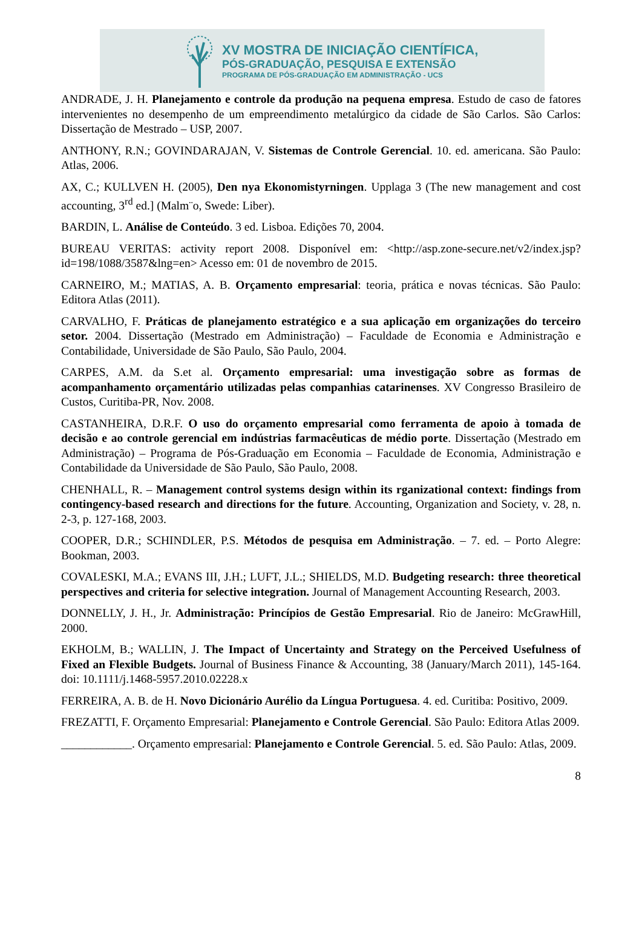XV MOSTRA DE INICIAÇÃO CIENTÍFICA,
PÓS-GRADUAÇÃO, PESQUISA E EXTENSÃO
PROGRAMA DE PÓS-GRADUAÇÃO EM ADMINISTRAÇÃO - UCS
ANDRADE, J. H. Planejamento e controle da produção na pequena empresa. Estudo de caso de fatores intervenientes no desempenho de um empreendimento metalúrgico da cidade de São Carlos. São Carlos: Dissertação de Mestrado – USP, 2007.
ANTHONY, R.N.; GOVINDARAJAN, V. Sistemas de Controle Gerencial. 10. ed. americana. São Paulo: Atlas, 2006.
AX, C.; KULLVEN H. (2005), Den nya Ekonomistyrningen. Upplaga 3 (The new management and cost accounting, 3<sup>rd</sup> ed.] (Malm¨o, Swede: Liber).
BARDIN, L. Análise de Conteúdo. 3 ed. Lisboa. Edições 70, 2004.
BUREAU VERITAS: activity report 2008. Disponível em: <http://asp.zone-secure.net/v2/index.jsp?id=198/1088/3587&lng=en> Acesso em: 01 de novembro de 2015.
CARNEIRO, M.; MATIAS, A. B. Orçamento empresarial: teoria, prática e novas técnicas. São Paulo: Editora Atlas (2011).
CARVALHO, F. Práticas de planejamento estratégico e a sua aplicação em organizações do terceiro setor. 2004. Dissertação (Mestrado em Administração) – Faculdade de Economia e Administração e Contabilidade, Universidade de São Paulo, São Paulo, 2004.
CARPES, A.M. da S.et al. Orçamento empresarial: uma investigação sobre as formas de acompanhamento orçamentário utilizadas pelas companhias catarinenses. XV Congresso Brasileiro de Custos, Curitiba-PR, Nov. 2008.
CASTANHEIRA, D.R.F. O uso do orçamento empresarial como ferramenta de apoio à tomada de decisão e ao controle gerencial em indústrias farmacêuticas de médio porte. Dissertação (Mestrado em Administração) – Programa de Pós-Graduação em Economia – Faculdade de Economia, Administração e Contabilidade da Universidade de São Paulo, São Paulo, 2008.
CHENHALL, R. – Management control systems design within its rganizational context: findings from contingency-based research and directions for the future. Accounting, Organization and Society, v. 28, n. 2-3, p. 127-168, 2003.
COOPER, D.R.; SCHINDLER, P.S. Métodos de pesquisa em Administração. – 7. ed. – Porto Alegre: Bookman, 2003.
COVALESKI, M.A.; EVANS III, J.H.; LUFT, J.L.; SHIELDS, M.D. Budgeting research: three theoretical perspectives and criteria for selective integration. Journal of Management Accounting Research, 2003.
DONNELLY, J. H., Jr. Administração: Princípios de Gestão Empresarial. Rio de Janeiro: McGrawHill, 2000.
EKHOLM, B.; WALLIN, J. The Impact of Uncertainty and Strategy on the Perceived Usefulness of Fixed an Flexible Budgets. Journal of Business Finance & Accounting, 38 (January/March 2011), 145-164. doi: 10.1111/j.1468-5957.2010.02228.x
FERREIRA, A. B. de H. Novo Dicionário Aurélio da Língua Portuguesa. 4. ed. Curitiba: Positivo, 2009.
FREZATTI, F. Orçamento Empresarial: Planejamento e Controle Gerencial. São Paulo: Editora Atlas 2009.
____________. Orçamento empresarial: Planejamento e Controle Gerencial. 5. ed. São Paulo: Atlas, 2009.
8